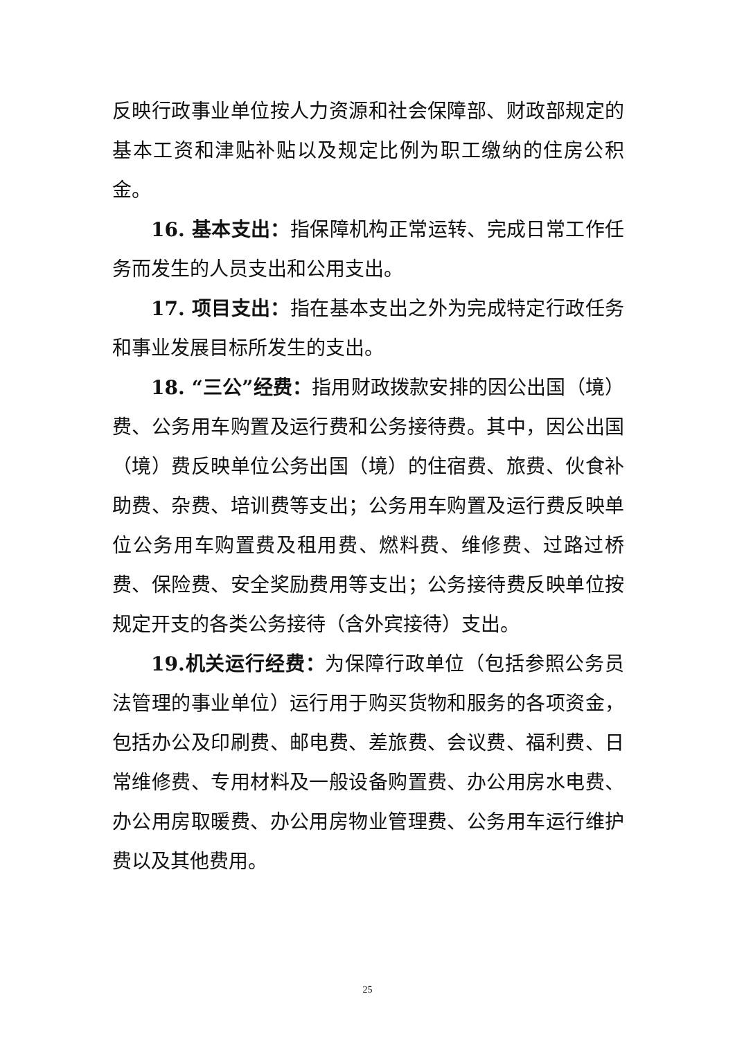反映行政事业单位按人力资源和社会保障部、财政部规定的基本工资和津贴补贴以及规定比例为职工缴纳的住房公积金。
16. 基本支出：指保障机构正常运转、完成日常工作任务而发生的人员支出和公用支出。
17. 项目支出：指在基本支出之外为完成特定行政任务和事业发展目标所发生的支出。
18. “三公”经费：指用财政拨款安排的因公出国（境）费、公务用车购置及运行费和公务接待费。其中，因公出国（境）费反映单位公务出国（境）的住宿费、旅费、伙食补助费、杂费、培训费等支出；公务用车购置及运行费反映单位公务用车购置费及租用费、燃料费、维修费、过路过桥费、保险费、安全奖励费用等支出；公务接待费反映单位按规定开支的各类公务接待（含外宾接待）支出。
19.机关运行经费：为保障行政单位（包括参照公务员法管理的事业单位）运行用于购买货物和服务的各项资金，包括办公及印刷费、邮电费、差旅费、会议费、福利费、日常维修费、专用材料及一般设备购置费、办公用房水电费、办公用房取暖费、办公用房物业管理费、公务用车运行维护费以及其他费用。
25